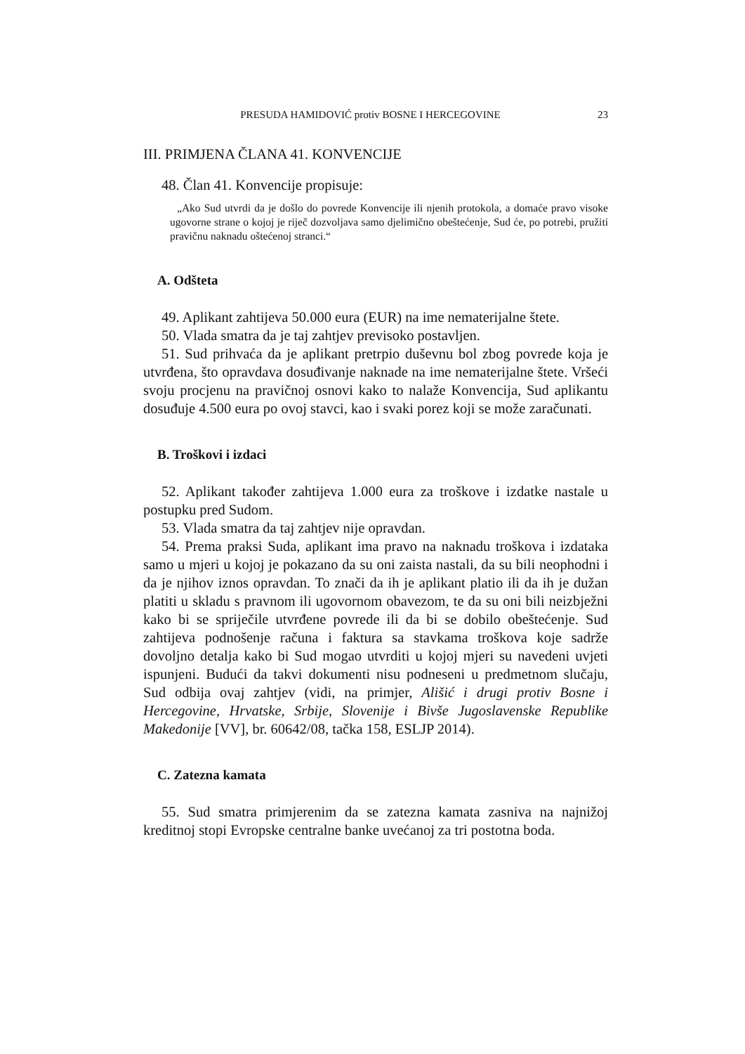PRESUDA HAMIDOVIĆ protiv BOSNE I HERCEGOVINE 23
III. PRIMJENA ČLANA 41. KONVENCIJE
48. Član 41. Konvencije propisuje:
„Ako Sud utvrdi da je došlo do povrede Konvencije ili njenih protokola, a domaće pravo visoke ugovorne strane o kojoj je riječ dozvoljava samo djelimično obeštećenje, Sud će, po potrebi, pružiti pravičnu naknadu oštećenoj stranci.“
A. Odšteta
49. Aplikant zahtijeva 50.000 eura (EUR) na ime nematerijalne štete.
50. Vlada smatra da je taj zahtjev previsoko postavljen.
51. Sud prihvaća da je aplikant pretrpio duševnu bol zbog povrede koja je utvrđena, što opravdava dosuđivanje naknade na ime nematerijalne štete. Vršeći svoju procjenu na pravičnoj osnovi kako to nalaže Konvencija, Sud aplikantu dosuđuje 4.500 eura po ovoj stavci, kao i svaki porez koji se može zaračunati.
B. Troškovi i izdaci
52. Aplikant također zahtijeva 1.000 eura za troškove i izdatke nastale u postupku pred Sudom.
53. Vlada smatra da taj zahtjev nije opravdan.
54. Prema praksi Suda, aplikant ima pravo na naknadu troškova i izdataka samo u mjeri u kojoj je pokazano da su oni zaista nastali, da su bili neophodni i da je njihov iznos opravdan. To znači da ih je aplikant platio ili da ih je dužan platiti u skladu s pravnom ili ugovornom obavezom, te da su oni bili neizbježni kako bi se spriječile utvrđene povrede ili da bi se dobilo obeštećenje. Sud zahtijeva podnošenje računa i faktura sa stavkama troškova koje sadrže dovoljno detalja kako bi Sud mogao utvrditi u kojoj mjeri su navedeni uvjeti ispunjeni. Budući da takvi dokumenti nisu podneseni u predmetnom slučaju, Sud odbija ovaj zahtjev (vidi, na primjer, Ališić i drugi protiv Bosne i Hercegovine, Hrvatske, Srbije, Slovenije i Bivše Jugoslavenske Republike Makedonije [VV], br. 60642/08, tačka 158, ESLJP 2014).
C. Zatezna kamata
55. Sud smatra primjerenim da se zatezna kamata zasniva na najnižoj kreditnoj stopi Evropske centralne banke uvećanoj za tri postotna boda.